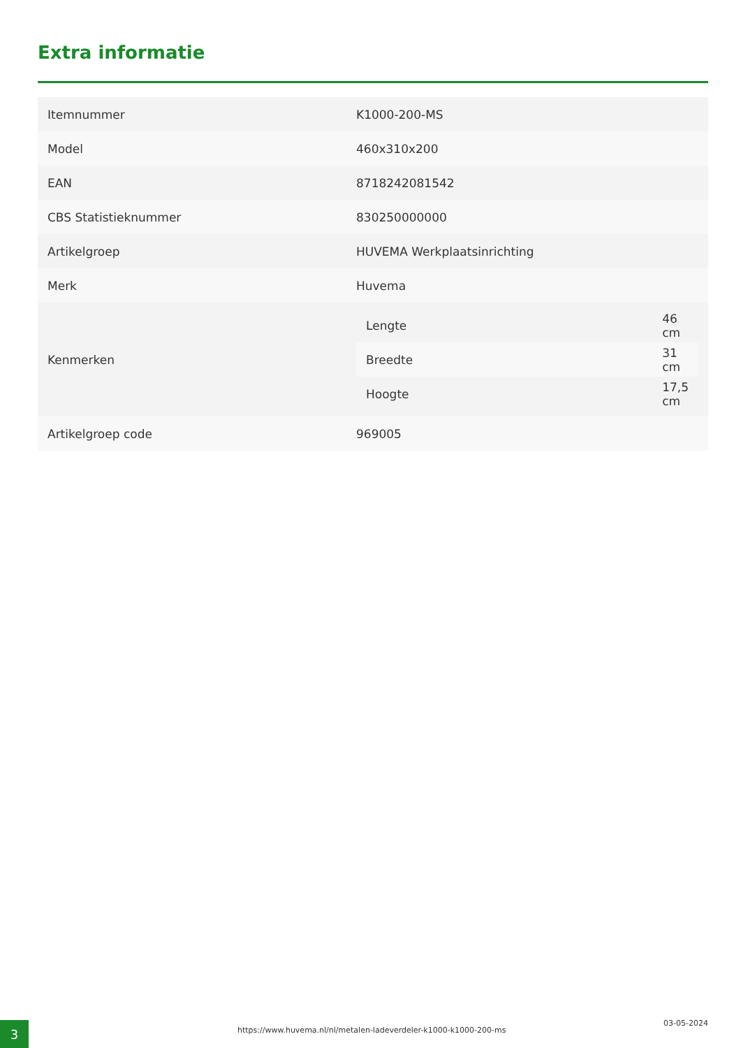Extra informatie
| Itemnummer | K1000-200-MS |
| Model | 460x310x200 |
| EAN | 8718242081542 |
| CBS Statistieknummer | 830250000000 |
| Artikelgroep | HUVEMA Werkplaatsinrichting |
| Merk | Huvema |
| Kenmerken | / Lengte / 46 cm / / Breedte / 31 cm / / Hoogte / 17,5 cm / |
| Artikelgroep code | 969005 |
3
https://www.huvema.nl/nl/metalen-ladeverdeler-k1000-k1000-200-ms
03-05-2024